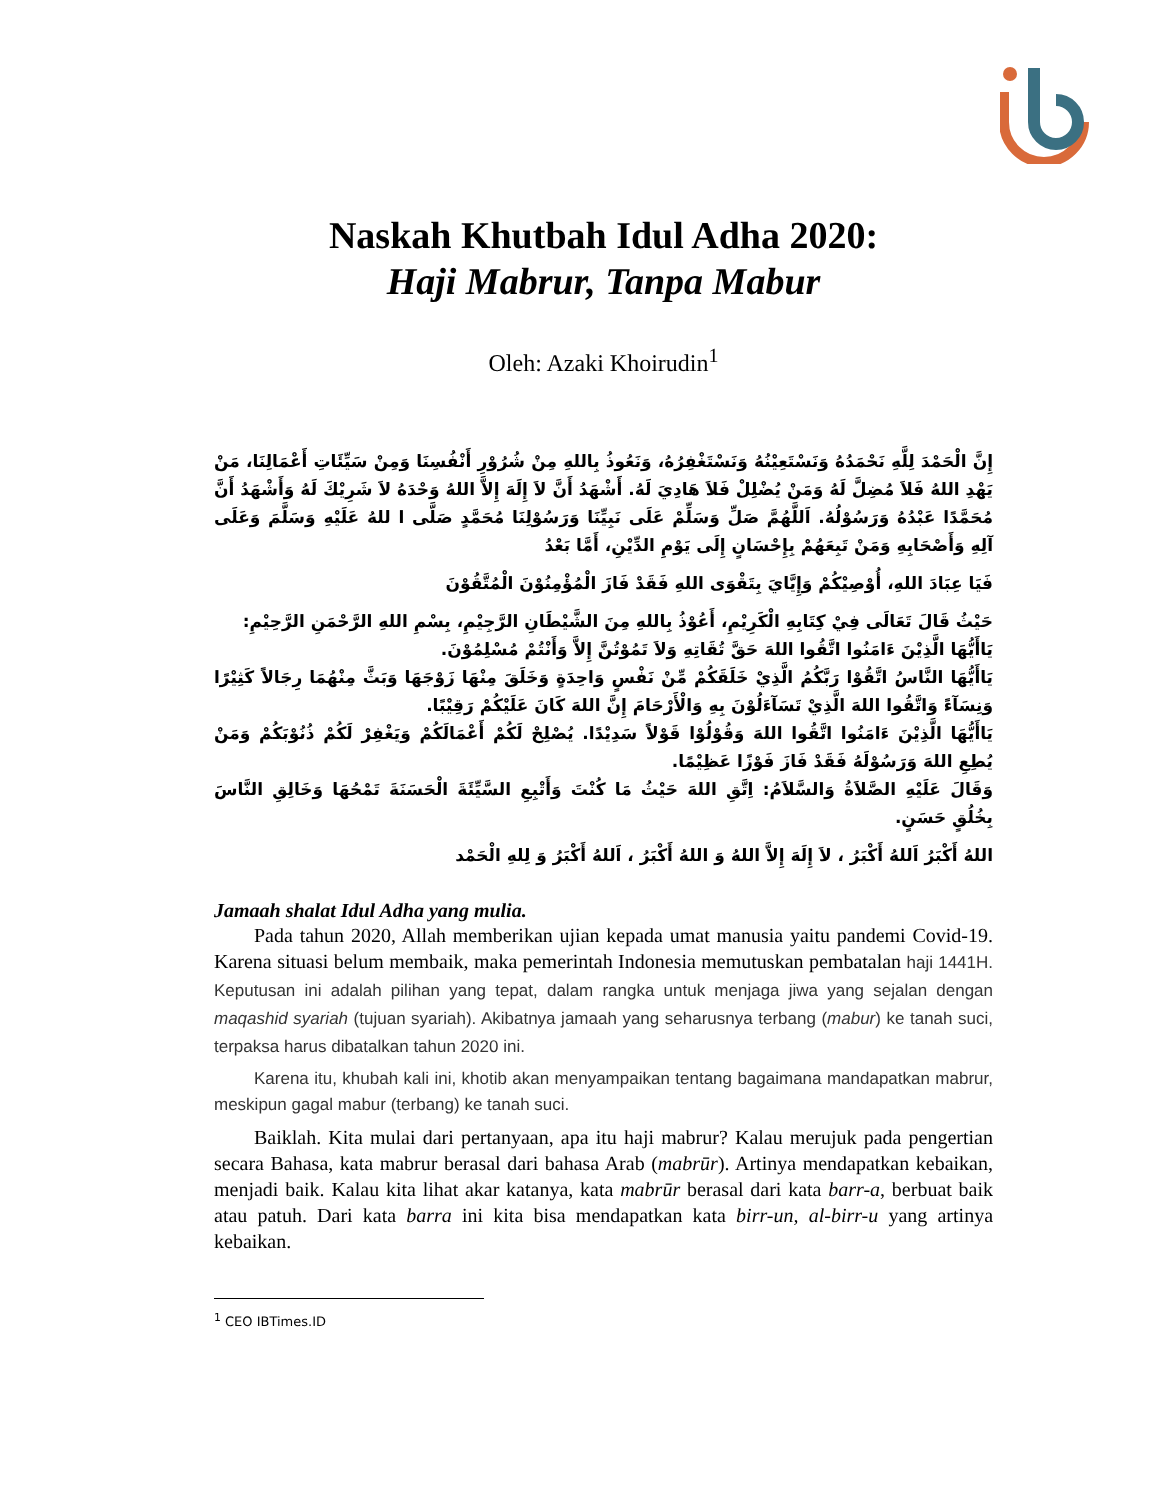Naskah Khutbah Idul Adha 2020:
Haji Mabrur, Tanpa Mabur
Oleh: Azaki Khoirudin<sup>1</sup>
إِنَّ الْحَمْدَ لِلَّهِ نَحْمَدُهُ وَنَسْتَعِيْنُهُ وَنَسْتَغْفِرُهُ، وَنَعُوذُ بِاللهِ مِنْ شُرُوْرِ أَنْفُسِنَا وَمِنْ سَيِّئَاتِ أَعْمَالِنَا، مَنْ يَهْدِ اللهُ فَلاَ مُضِلَّ لَهُ وَمَنْ يُضْلِلْ فَلاَ هَادِيَ لَهُ. أَشْهَدُ أَنَّ لاَ إِلَهَ إِلاَّ اللهُ وَحْدَهُ لاَ شَرِيْكَ لَهُ وَأَشْهَدُ أَنَّ مُحَمَّدًا عَبْدُهُ وَرَسُوْلُهُ. اَللَّهُمَّ صَلِّ وَسَلِّمْ عَلَى نَبِيِّنَا وَرَسُوْلِنَا مُحَمَّدٍ صَلَّى ا للهُ عَلَيْهِ وَسَلَّمَ وَعَلَى آلِهِ وَأَصْحَابِهِ وَمَنْ تَبِعَهُمْ بِإِحْسَانٍ إِلَى يَوْمِ الدِّيْنِ، أَمَّا بَعْدُ
فَيَا عِبَادَ اللهِ، أُوْصِيْكُمْ وَإِيَّايَ بِتَقْوَى اللهِ فَقَدْ فَازَ الْمُؤْمِنُوْنَ الْمُتَّقُوْنَ
حَيْثُ قَالَ تَعَالَى فِيْ كِتَابِهِ الْكَرِيْمِ، أَعُوْذُ بِاللهِ مِنَ الشَّيْطَانِ الرَّجِيْمِ، بِسْمِ اللهِ الرَّحْمَنِ الرَّحِيْمِ:
يَاأَيُّهَا الَّذِيْنَ ءَامَنُوا اتَّقُوا اللهَ حَقَّ تُقَاتِهِ وَلاَ تَمُوْتُنَّ إِلاَّ وَأَنْتُمْ مُسْلِمُوْنَ.
يَاأَيُّهَا النَّاسُ اتَّقُوْا رَبَّكُمُ الَّذِيْ خَلَقَكُمْ مِّنْ نَفْسٍ وَاحِدَةٍ وَخَلَقَ مِنْهَا زَوْجَهَا وَبَثَّ مِنْهُمَا رِجَالاً كَثِيْرًا وَنِسَآءً وَاتَّقُوا اللهَ الَّذِيْ تَسَآءَلُوْنَ بِهِ وَالْأَرْحَامَ إِنَّ اللهَ كَانَ عَلَيْكُمْ رَقِيْبًا.
يَاأَيُّهَا الَّذِيْنَ ءَامَنُوا اتَّقُوا اللهَ وَقُوْلُوْا قَوْلاً سَدِيْدًا. يُصْلِحْ لَكُمْ أَعْمَالَكُمْ وَيَغْفِرْ لَكُمْ ذُنُوْبَكُمْ وَمَنْ يُطِعِ اللهَ وَرَسُوْلَهُ فَقَدْ فَازَ فَوْزًا عَظِيْمًا.
وَقَالَ عَلَيْهِ الصَّلاَةُ وَالسَّلاَمُ: اِتَّقِ اللهَ حَيْثُ مَا كُنْتَ وَأَتْبِعِ السَّيِّئَةَ الْحَسَنَةَ تَمْحُهَا وَخَالِقِ النَّاسَ بِخُلُقٍ حَسَنٍ.
اللهُ أَكْبَرُ اَللهُ أَكْبَرُ ، لاَ إِلَهَ إِلاَّ اللهُ وَ اللهُ أَكْبَرُ ، اَللهُ أَكْبَرُ وَ لِلهِ الْحَمْد
Jamaah shalat Idul Adha yang mulia.
Pada tahun 2020, Allah memberikan ujian kepada umat manusia yaitu pandemi Covid-19. Karena situasi belum membaik, maka pemerintah Indonesia memutuskan pembatalan haji 1441H. Keputusan ini adalah pilihan yang tepat, dalam rangka untuk menjaga jiwa yang sejalan dengan maqashid syariah (tujuan syariah). Akibatnya jamaah yang seharusnya terbang (mabur) ke tanah suci, terpaksa harus dibatalkan tahun 2020 ini.
Karena itu, khubah kali ini, khotib akan menyampaikan tentang bagaimana mandapatkan mabrur, meskipun gagal mabur (terbang) ke tanah suci.
Baiklah. Kita mulai dari pertanyaan, apa itu haji mabrur? Kalau merujuk pada pengertian secara Bahasa, kata mabrur berasal dari bahasa Arab (mabrūr). Artinya mendapatkan kebaikan, menjadi baik. Kalau kita lihat akar katanya, kata mabrūr berasal dari kata barr-a, berbuat baik atau patuh. Dari kata barra ini kita bisa mendapatkan kata birr-un, al-birr-u yang artinya kebaikan.
<sup>1</sup> CEO IBTimes.ID